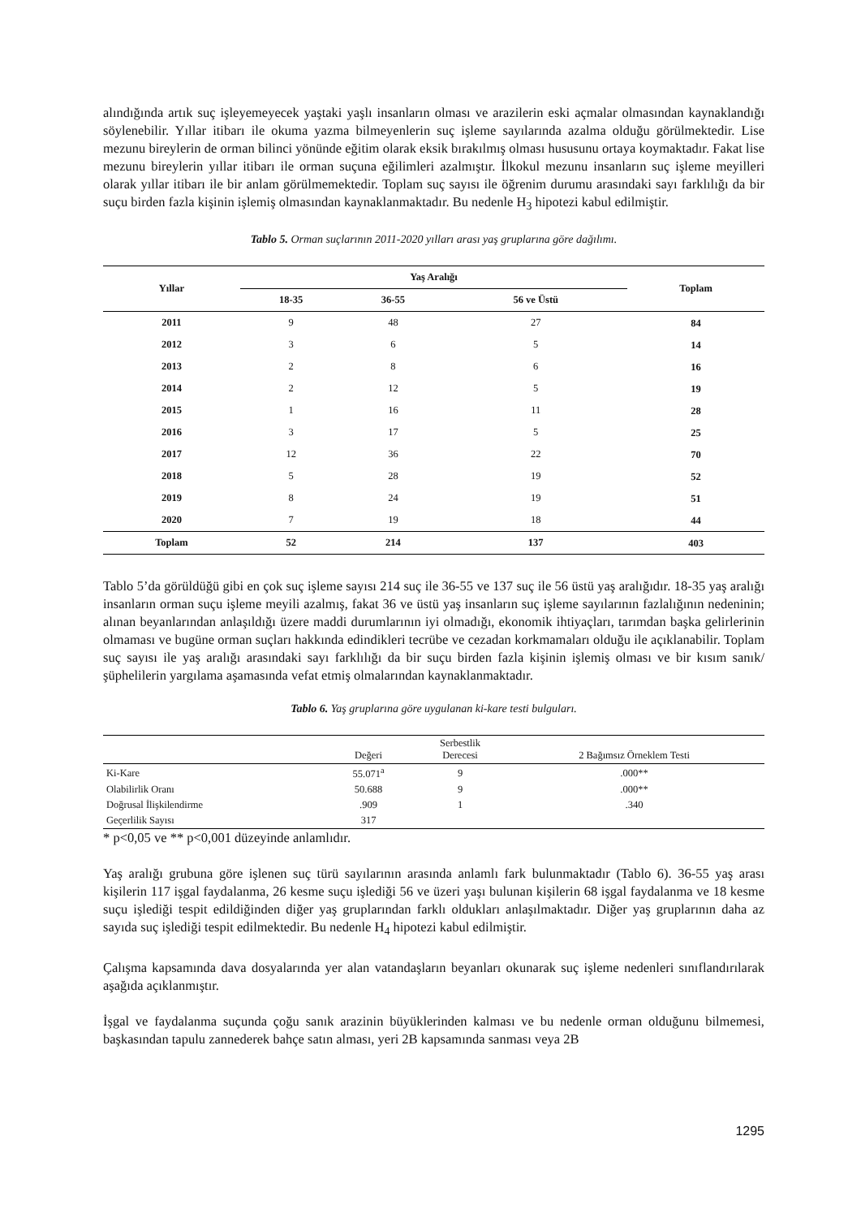alındığında artık suç işleyemeyecek yaştaki yaşlı insanların olması ve arazilerin eski açmalar olmasından kaynaklandığı söylenebilir. Yıllar itibarı ile okuma yazma bilmeyenlerin suç işleme sayılarında azalma olduğu görülmektedir. Lise mezunu bireylerin de orman bilinci yönünde eğitim olarak eksik bırakılmış olması hususunu ortaya koymaktadır. Fakat lise mezunu bireylerin yıllar itibarı ile orman suçuna eğilimleri azalmıştır. İlkokul mezunu insanların suç işleme meyilleri olarak yıllar itibarı ile bir anlam görülmemektedir. Toplam suç sayısı ile öğrenim durumu arasındaki sayı farklılığı da bir suçu birden fazla kişinin işlemiş olmasından kaynaklanmaktadır. Bu nedenle H<sub>3</sub> hipotezi kabul edilmiştir.
Tablo 5. Orman suçlarının 2011-2020 yılları arası yaş gruplarına göre dağılımı.
| Yıllar | Yaş Aralığı | | | Toplam |
| --- | --- | --- | --- | --- |
| | 18-35 | 36-55 | 56 ve Üstü | |
| 2011 | 9 | 48 | 27 | 84 |
| 2012 | 3 | 6 | 5 | 14 |
| 2013 | 2 | 8 | 6 | 16 |
| 2014 | 2 | 12 | 5 | 19 |
| 2015 | 1 | 16 | 11 | 28 |
| 2016 | 3 | 17 | 5 | 25 |
| 2017 | 12 | 36 | 22 | 70 |
| 2018 | 5 | 28 | 19 | 52 |
| 2019 | 8 | 24 | 19 | 51 |
| 2020 | 7 | 19 | 18 | 44 |
| Toplam | 52 | 214 | 137 | 403 |
Tablo 5’da görüldüğü gibi en çok suç işleme sayısı 214 suç ile 36-55 ve 137 suç ile 56 üstü yaş aralığıdır. 18-35 yaş aralığı insanların orman suçu işleme meyili azalmış, fakat 36 ve üstü yaş insanların suç işleme sayılarının fazlalığının nedeninin; alınan beyanlarından anlaşıldığı üzere maddi durumlarının iyi olmadığı, ekonomik ihtiyaçları, tarımdan başka gelirlerinin olmaması ve bugüne orman suçları hakkında edindikleri tecrübe ve cezadan korkmamaları olduğu ile açıklanabilir. Toplam suç sayısı ile yaş aralığı arasındaki sayı farklılığı da bir suçu birden fazla kişinin işlemiş olması ve bir kısım sanık/şüphelilerin yargılama aşamasında vefat etmiş olmalarından kaynaklanmaktadır.
Tablo 6. Yaş gruplarına göre uygulanan ki-kare testi bulguları.
| | Değeri | Serbestlik Derecesi | 2 Bağımsız Örneklem Testi |
| --- | --- | --- | --- |
| Ki-Kare | 55.071<sup>a</sup> | 9 | .000** |
| Olabilirlik Oranı | 50.688 | 9 | .000** |
| Doğrusal İlişkilendirme | .909 | 1 | .340 |
| Geçerlilik Sayısı | 317 | | |
* p<0,05 ve ** p<0,001 düzeyinde anlamlıdır.
Yaş aralığı grubuna göre işlenen suç türü sayılarının arasında anlamlı fark bulunmaktadır (Tablo 6). 36-55 yaş arası kişilerin 117 işgal faydalanma, 26 kesme suçu işlediği 56 ve üzeri yaşı bulunan kişilerin 68 işgal faydalanma ve 18 kesme suçu işlediği tespit edildiğinden diğer yaş gruplarından farklı oldukları anlaşılmaktadır. Diğer yaş gruplarının daha az sayıda suç işlediği tespit edilmektedir. Bu nedenle H<sub>4</sub> hipotezi kabul edilmiştir.
Çalışma kapsamında dava dosyalarında yer alan vatandaşların beyanları okunarak suç işleme nedenleri sınıflandırılarak aşağıda açıklanmıştır.
İşgal ve faydalanma suçunda çoğu sanık arazinin büyüklerinden kalması ve bu nedenle orman olduğunu bilmemesi, başkasından tapulu zannederek bahçe satın alması, yeri 2B kapsamında sanması veya 2B
1295